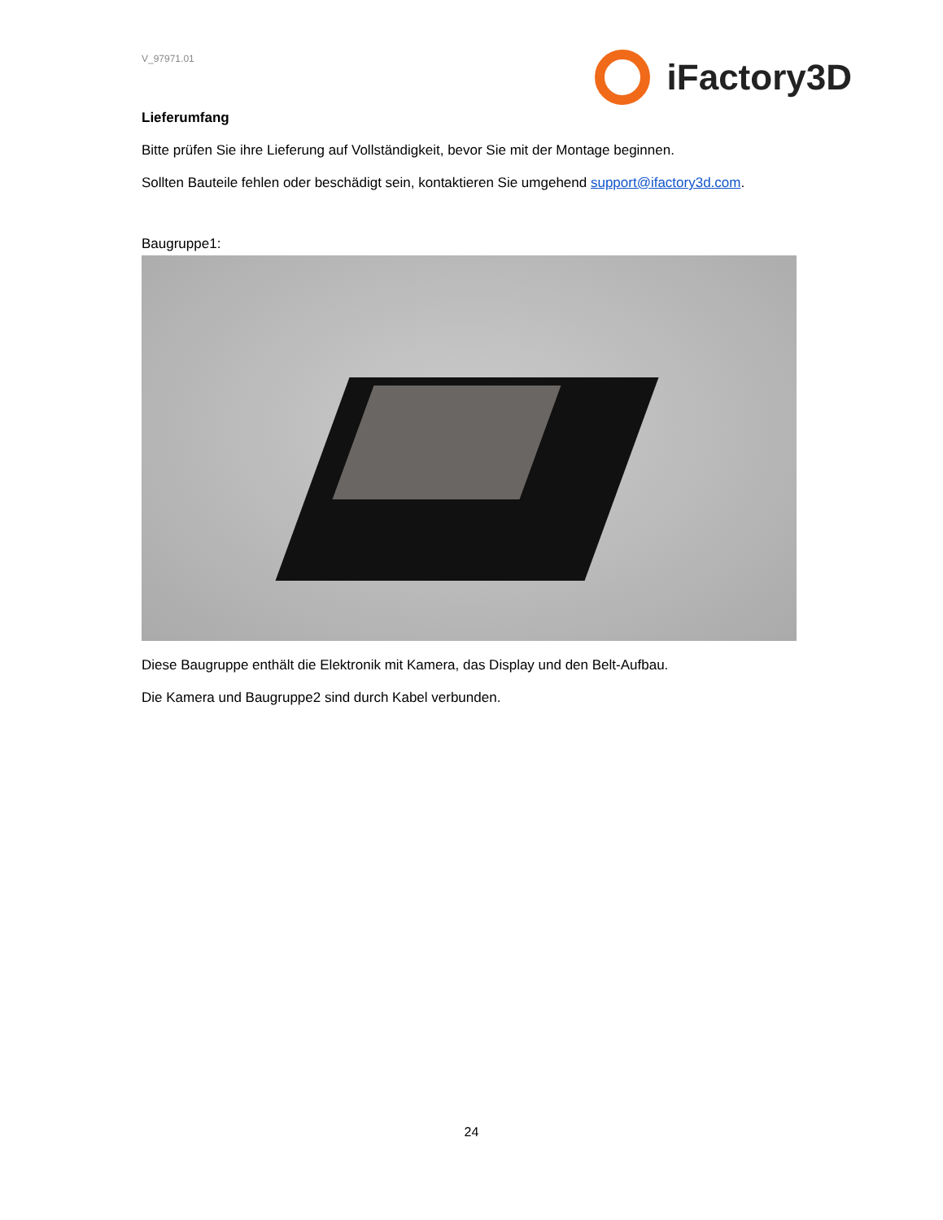V_97971.01
iFactory3D
Lieferumfang
Bitte prüfen Sie ihre Lieferung auf Vollständigkeit, bevor Sie mit der Montage beginnen.
Sollten Bauteile fehlen oder beschädigt sein, kontaktieren Sie umgehend support@ifactory3d.com.
Baugruppe1:
Diese Baugruppe enthält die Elektronik mit Kamera, das Display und den Belt-Aufbau.
Die Kamera und Baugruppe2 sind durch Kabel verbunden.
24